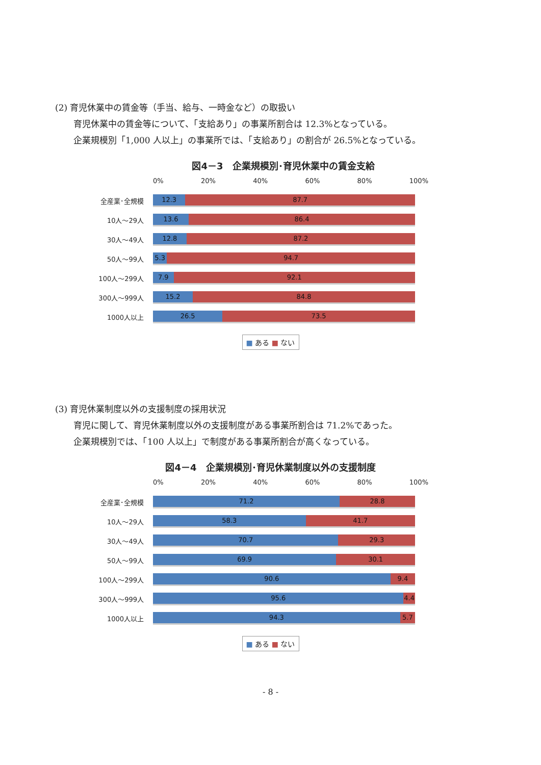(2) 育児休業中の賃金等（手当、給与、一時金など）の取扱い
育児休業中の賃金等について、「支給あり」の事業所割合は 12.3%となっている。
企業規模別「1,000 人以上」の事業所では、「支給あり」の割合が 26.5%となっている。
図4－3　企業規模別･育児休業中の賃金支給
0% 20% 40% 60% 80% 100%
全産業･全規模
12.3 87.7
10人～29人
13.6 86.4
30人～49人
12.8 87.2
50人～99人
5.3 94.7
100人～299人
7.9 92.1
300人～999人
15.2 84.8
1000人以上
26.5 73.5
■ ある ■ ない
(3) 育児休業制度以外の支援制度の採用状況
育児に関して、育児休業制度以外の支援制度がある事業所割合は 71.2%であった。
企業規模別では、「100 人以上」で制度がある事業所割合が高くなっている。
図4－4　企業規模別･育児休業制度以外の支援制度
0% 20% 40% 60% 80% 100%
全産業･全規模
71.2 28.8
10人～29人
58.3 41.7
30人～49人
70.7 29.3
50人～99人
69.9 30.1
100人～299人
90.6 9.4
300人～999人
95.6 4.4
1000人以上
94.3 5.7
■ ある ■ ない
- 8 -